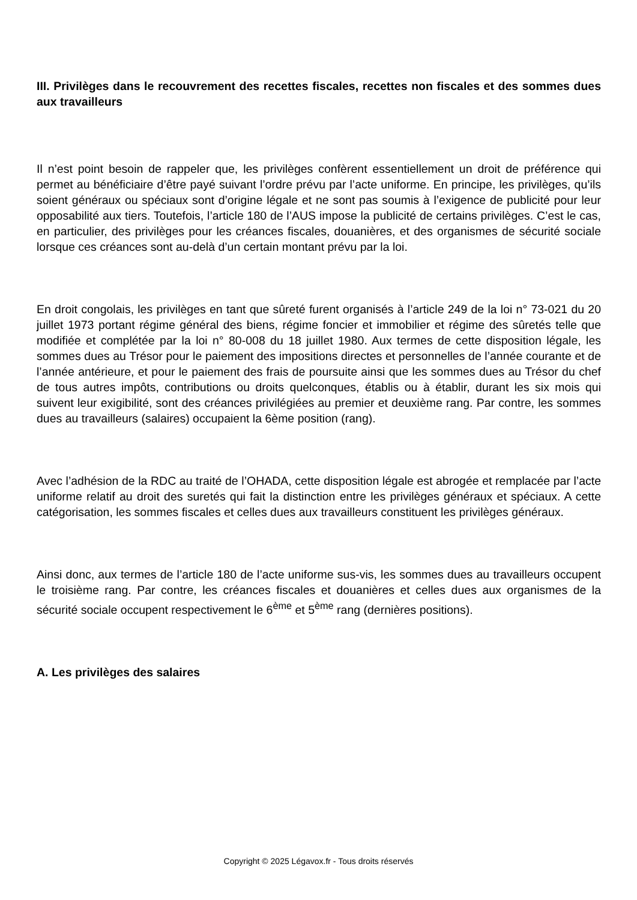III. Privilèges dans le recouvrement des recettes fiscales, recettes non fiscales et des sommes dues aux travailleurs
Il n’est point besoin de rappeler que, les privilèges confèrent essentiellement un droit de préférence qui permet au bénéficiaire d’être payé suivant l’ordre prévu par l’acte uniforme. En principe, les privilèges, qu’ils soient généraux ou spéciaux sont d’origine légale et ne sont pas soumis à l’exigence de publicité pour leur opposabilité aux tiers. Toutefois, l’article 180 de l’AUS impose la publicité de certains privilèges. C’est le cas, en particulier, des privilèges pour les créances fiscales, douanières, et des organismes de sécurité sociale lorsque ces créances sont au-delà d’un certain montant prévu par la loi.
En droit congolais, les privilèges en tant que sûreté furent organisés à l’article 249 de la loi n° 73-021 du 20 juillet 1973 portant régime général des biens, régime foncier et immobilier et régime des sûretés telle que modifiée et complétée par la loi n° 80-008 du 18 juillet 1980. Aux termes de cette disposition légale, les sommes dues au Trésor pour le paiement des impositions directes et personnelles de l’année courante et de l’année antérieure, et pour le paiement des frais de poursuite ainsi que les sommes dues au Trésor du chef de tous autres impôts, contributions ou droits quelconques, établis ou à établir, durant les six mois qui suivent leur exigibilité, sont des créances privilégiées au premier et deuxième rang. Par contre, les sommes dues au travailleurs (salaires) occupaient la 6ème position (rang).
Avec l’adhésion de la RDC au traité de l’OHADA, cette disposition légale est abrogée et remplacée par l’acte uniforme relatif au droit des suretés qui fait la distinction entre les privilèges généraux et spéciaux. A cette catégorisation, les sommes fiscales et celles dues aux travailleurs constituent les privilèges généraux.
Ainsi donc, aux termes de l’article 180 de l’acte uniforme sus-vis, les sommes dues au travailleurs occupent le troisième rang. Par contre, les créances fiscales et douanières et celles dues aux organismes de la sécurité sociale occupent respectivement le 6<sup>ème</sup> et 5<sup>ème</sup> rang (dernières positions).
A. Les privilèges des salaires
Copyright © 2025 Légavox.fr - Tous droits réservés